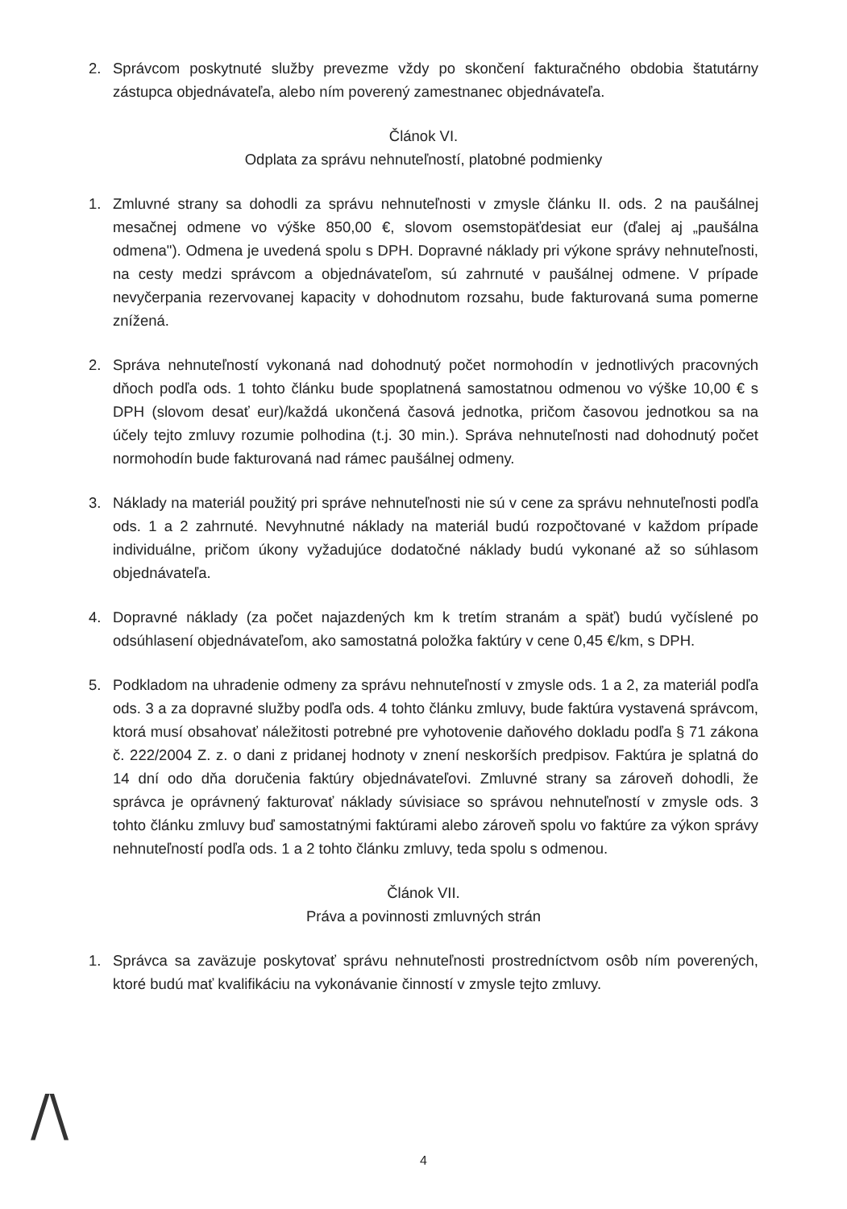2. Správcom poskytnuté služby prevezme vždy po skončení fakturačného obdobia štatutárny zástupca objednávateľa, alebo ním poverený zamestnanec objednávateľa.
Článok VI.
Odplata za správu nehnuteľností, platobné podmienky
1. Zmluvné strany sa dohodli za správu nehnuteľnosti v zmysle článku II. ods. 2 na paušálnej mesačnej odmene vo výške 850,00 €, slovom osemstopäťdesiat eur (ďalej aj „paušálna odmena"). Odmena je uvedená spolu s DPH. Dopravné náklady pri výkone správy nehnuteľnosti, na cesty medzi správcom a objednávateľom, sú zahrnuté v paušálnej odmene. V prípade nevyčerpania rezervovanej kapacity v dohodnutom rozsahu, bude fakturovaná suma pomerne znížená.
2. Správa nehnuteľností vykonaná nad dohodnutý počet normohodín v jednotlivých pracovných dňoch podľa ods. 1 tohto článku bude spoplatnená samostatnou odmenou vo výške 10,00 € s DPH (slovom desať eur)/každá ukončená časová jednotka, pričom časovou jednotkou sa na účely tejto zmluvy rozumie polhodina (t.j. 30 min.). Správa nehnuteľnosti nad dohodnutý počet normohodín bude fakturovaná nad rámec paušálnej odmeny.
3. Náklady na materiál použitý pri správe nehnuteľnosti nie sú v cene za správu nehnuteľnosti podľa ods. 1 a 2 zahrnuté. Nevyhnutné náklady na materiál budú rozpočtované v každom prípade individuálne, pričom úkony vyžadujúce dodatočné náklady budú vykonané až so súhlasom objednávateľa.
4. Dopravné náklady (za počet najazdených km k tretím stranám a späť) budú vyčíslené po odsúhlasení objednávateľom, ako samostatná položka faktúry v cene 0,45 €/km, s DPH.
5. Podkladom na uhradenie odmeny za správu nehnuteľností v zmysle ods. 1 a 2, za materiál podľa ods. 3 a za dopravné služby podľa ods. 4 tohto článku zmluvy, bude faktúra vystavená správcom, ktorá musí obsahovať náležitosti potrebné pre vyhotovenie daňového dokladu podľa § 71 zákona č. 222/2004 Z. z. o dani z pridanej hodnoty v znení neskorších predpisov. Faktúra je splatná do 14 dní odo dňa doručenia faktúry objednávateľovi. Zmluvné strany sa zároveň dohodli, že správca je oprávnený fakturovať náklady súvisiace so správou nehnuteľností v zmysle ods. 3 tohto článku zmluvy buď samostatnými faktúrami alebo zároveň spolu vo faktúre za výkon správy nehnuteľností podľa ods. 1 a 2 tohto článku zmluvy, teda spolu s odmenou.
Článok VII.
Práva a povinnosti zmluvných strán
1. Správca sa zaväzuje poskytovať správu nehnuteľnosti prostredníctvom osôb ním poverených, ktoré budú mať kvalifikáciu na vykonávanie činností v zmysle tejto zmluvy.
/\ 4